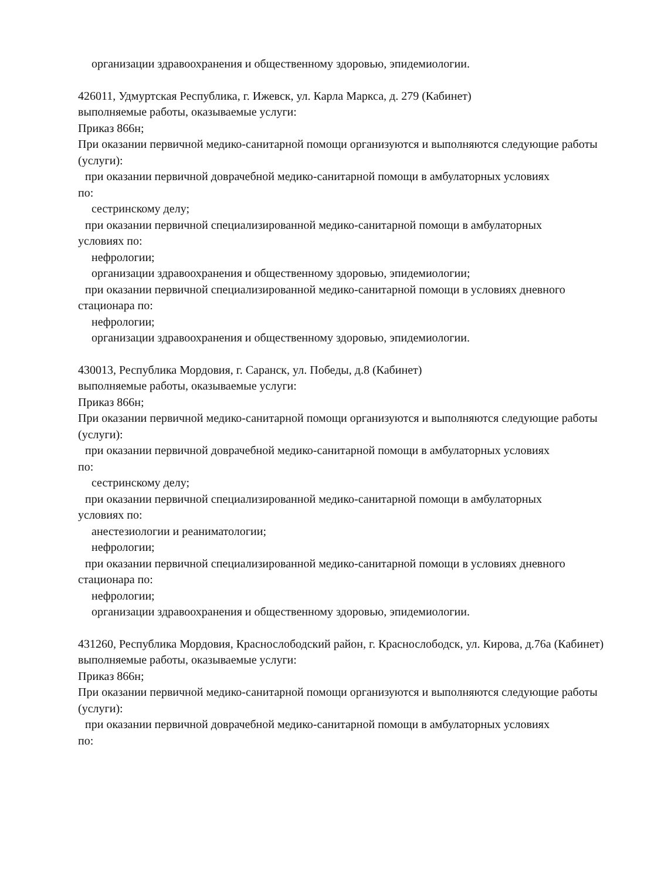организации здравоохранения и общественному здоровью, эпидемиологии.
426011, Удмуртская Республика, г. Ижевск, ул. Карла Маркса, д. 279 (Кабинет)
выполняемые работы, оказываемые услуги:
Приказ 866н;
При оказании первичной медико-санитарной помощи организуются и выполняются следующие работы (услуги):
при оказании первичной доврачебной медико-санитарной помощи в амбулаторных условиях
по:
сестринскому делу;
при оказании первичной специализированной медико-санитарной помощи в амбулаторных
условиях по:
нефрологии;
организации здравоохранения и общественному здоровью, эпидемиологии;
при оказании первичной специализированной медико-санитарной помощи в условиях дневного
стационара по:
нефрологии;
организации здравоохранения и общественному здоровью, эпидемиологии.
430013, Республика Мордовия, г. Саранск, ул. Победы, д.8 (Кабинет)
выполняемые работы, оказываемые услуги:
Приказ 866н;
При оказании первичной медико-санитарной помощи организуются и выполняются следующие работы (услуги):
при оказании первичной доврачебной медико-санитарной помощи в амбулаторных условиях
по:
сестринскому делу;
при оказании первичной специализированной медико-санитарной помощи в амбулаторных
условиях по:
анестезиологии и реаниматологии;
нефрологии;
при оказании первичной специализированной медико-санитарной помощи в условиях дневного
стационара по:
нефрологии;
организации здравоохранения и общественному здоровью, эпидемиологии.
431260, Республика Мордовия, Краснослободский район, г. Краснослободск, ул. Кирова, д.76а (Кабинет)
выполняемые работы, оказываемые услуги:
Приказ 866н;
При оказании первичной медико-санитарной помощи организуются и выполняются следующие работы (услуги):
при оказании первичной доврачебной медико-санитарной помощи в амбулаторных условиях
по: